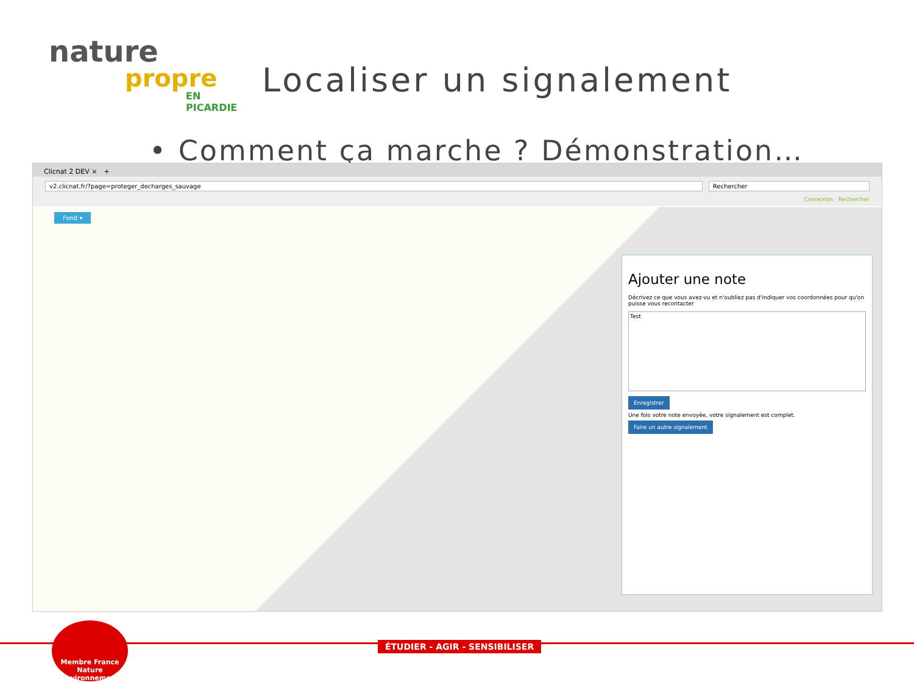nature
propre
EN PICARDIE
Localiser un signalement
• Comment ça marche ? Démonstration…
Clicnat 2 DEV ×　+
v2.clicnat.fr/?page=proteger_decharges_sauvage Rechercher
Connexion　Rechercher
Fond ▾
Ajouter une note
Décrivez ce que vous avez-vu et n'oubliez pas d'indiquer vos coordonnées pour qu'on puisse vous recontacter
Test
Enregistrer
Une fois votre note envoyée, votre signalement est complet.
Faire un autre signalement
ÉTUDIER - AGIR - SENSIBILISER
Membre France Nature Environnement